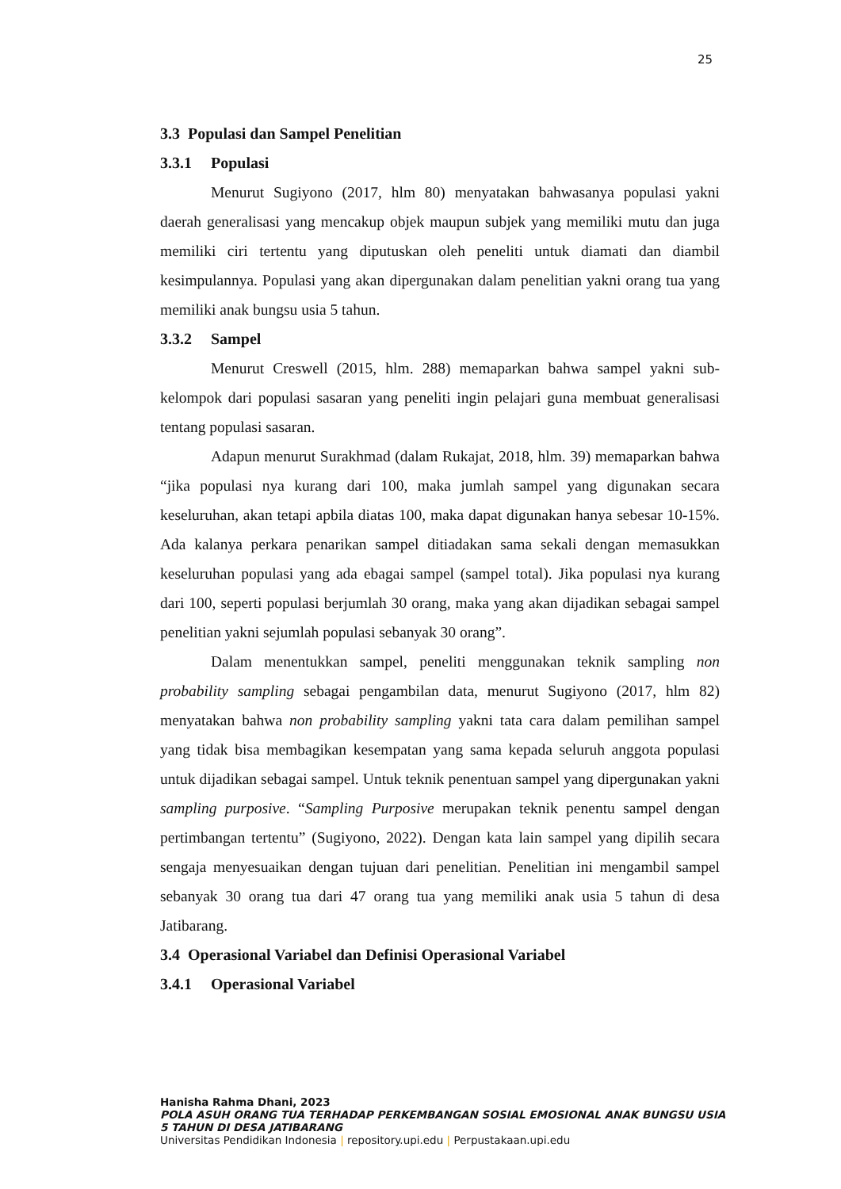25
3.3 Populasi dan Sampel Penelitian
3.3.1 Populasi
Menurut Sugiyono (2017, hlm 80) menyatakan bahwasanya populasi yakni daerah generalisasi yang mencakup objek maupun subjek yang memiliki mutu dan juga memiliki ciri tertentu yang diputuskan oleh peneliti untuk diamati dan diambil kesimpulannya. Populasi yang akan dipergunakan dalam penelitian yakni orang tua yang memiliki anak bungsu usia 5 tahun.
3.3.2 Sampel
Menurut Creswell (2015, hlm. 288) memaparkan bahwa sampel yakni sub-kelompok dari populasi sasaran yang peneliti ingin pelajari guna membuat generalisasi tentang populasi sasaran.
Adapun menurut Surakhmad (dalam Rukajat, 2018, hlm. 39) memaparkan bahwa “jika populasi nya kurang dari 100, maka jumlah sampel yang digunakan secara keseluruhan, akan tetapi apbila diatas 100, maka dapat digunakan hanya sebesar 10-15%. Ada kalanya perkara penarikan sampel ditiadakan sama sekali dengan memasukkan keseluruhan populasi yang ada ebagai sampel (sampel total). Jika populasi nya kurang dari 100, seperti populasi berjumlah 30 orang, maka yang akan dijadikan sebagai sampel penelitian yakni sejumlah populasi sebanyak 30 orang”.
Dalam menentukkan sampel, peneliti menggunakan teknik sampling non probability sampling sebagai pengambilan data, menurut Sugiyono (2017, hlm 82) menyatakan bahwa non probability sampling yakni tata cara dalam pemilihan sampel yang tidak bisa membagikan kesempatan yang sama kepada seluruh anggota populasi untuk dijadikan sebagai sampel. Untuk teknik penentuan sampel yang dipergunakan yakni sampling purposive. “Sampling Purposive merupakan teknik penentu sampel dengan pertimbangan tertentu” (Sugiyono, 2022). Dengan kata lain sampel yang dipilih secara sengaja menyesuaikan dengan tujuan dari penelitian. Penelitian ini mengambil sampel sebanyak 30 orang tua dari 47 orang tua yang memiliki anak usia 5 tahun di desa Jatibarang.
3.4 Operasional Variabel dan Definisi Operasional Variabel
3.4.1 Operasional Variabel
Hanisha Rahma Dhani, 2023
POLA ASUH ORANG TUA TERHADAP PERKEMBANGAN SOSIAL EMOSIONAL ANAK BUNGSU USIA 5 TAHUN DI DESA JATIBARANG
Universitas Pendidikan Indonesia | repository.upi.edu | Perpustakaan.upi.edu